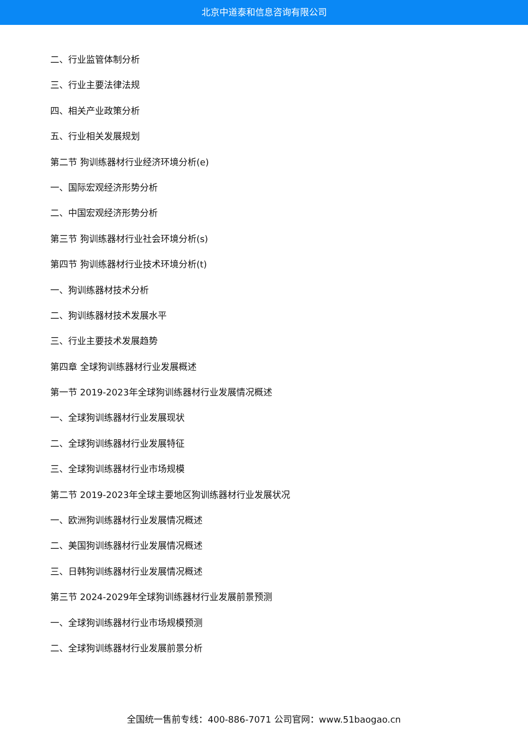北京中道泰和信息咨询有限公司
二、行业监管体制分析
三、行业主要法律法规
四、相关产业政策分析
五、行业相关发展规划
第二节 狗训练器材行业经济环境分析(e)
一、国际宏观经济形势分析
二、中国宏观经济形势分析
第三节 狗训练器材行业社会环境分析(s)
第四节 狗训练器材行业技术环境分析(t)
一、狗训练器材技术分析
二、狗训练器材技术发展水平
三、行业主要技术发展趋势
第四章 全球狗训练器材行业发展概述
第一节 2019-2023年全球狗训练器材行业发展情况概述
一、全球狗训练器材行业发展现状
二、全球狗训练器材行业发展特征
三、全球狗训练器材行业市场规模
第二节 2019-2023年全球主要地区狗训练器材行业发展状况
一、欧洲狗训练器材行业发展情况概述
二、美国狗训练器材行业发展情况概述
三、日韩狗训练器材行业发展情况概述
第三节 2024-2029年全球狗训练器材行业发展前景预测
一、全球狗训练器材行业市场规模预测
二、全球狗训练器材行业发展前景分析
全国统一售前专线：400-886-7071 公司官网：www.51baogao.cn